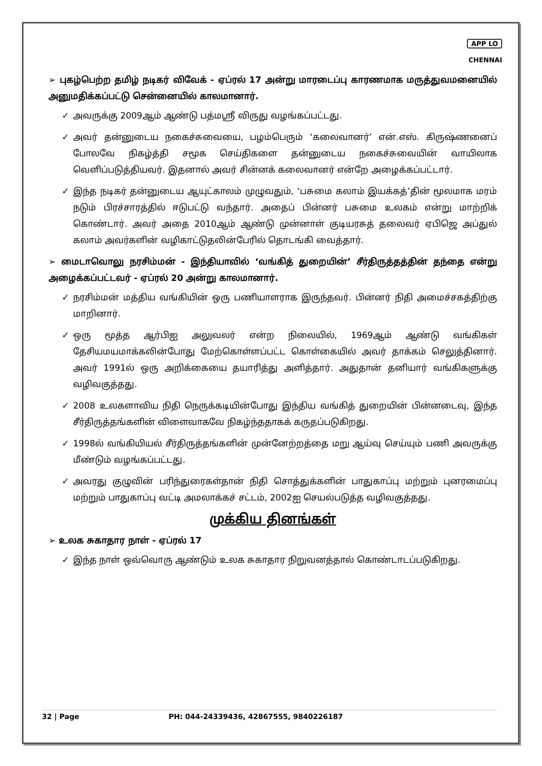APP LO
CHENNAI
➢ புகழ்பெற்ற தமிழ் நடிகர் விவேக் - ஏப்ரல் 17 அன்று மாரடைப்பு காரணமாக மருத்துவமனையில் அனுமதிக்கப்பட்டு சென்னையில் காலமானார்.
✓ அவருக்கு 2009ஆம் ஆண்டு பத்மஸ்ரீ விருது வழங்கப்பட்டது.
✓ அவர் தன்னுடைய நகைச்சுவையை, பழம்பெரும் ‘கலைவானர்’ என்.எஸ். கிருஷ்ணனைப் போலவே நிகழ்த்தி சமூக செய்திகளை தன்னுடைய நகைச்சுவையின் வாயிலாக வெளிப்படுத்தியவர். இதனால் அவர் சின்னக் கலைவானர் என்றே அழைக்கப்பட்டார்.
✓ இந்த நடிகர் தன்னுடைய ஆயுட்காலம் முழுவதும், ‘பசுமை கலாம் இயக்கத்’தின் மூலமாக மரம் நடும் பிரச்சாரத்தில் ஈடுபட்டு வந்தார். அதைப் பின்னர் பசுமை உலகம் என்று மாற்றிக் கொண்டார். அவர் அதை 2010ஆம் ஆண்டு முன்னாள் குடியரசுத் தலைவர் ஏபிஜெ அப்துல் கலாம் அவர்களின் வழிகாட்டுதலின்பேரில் தொடங்கி வைத்தார்.
➢ மைடாவொலு நரசிம்மன் - இந்தியாவில் ‘வங்கித் துறையின்’ சீர்திருத்தத்தின் தந்தை என்று அழைக்கப்பட்டவர் - ஏப்ரல் 20 அன்று காலமானார்.
✓ நரசிம்மன் மத்திய வங்கியின் ஒரு பணியாளராக இருந்தவர். பின்னர் நிதி அமைச்சகத்திற்கு மாறினார்.
✓ ஒரு மூத்த ஆர்பிஐ அலுவலர் என்ற நிலையில், 1969ஆம் ஆண்டு வங்கிகள் தேசியமயமாக்கலின்போது மேற்கொள்ளப்பட்ட கொள்கையில் அவர் தாக்கம் செலுத்தினார். அவர் 1991ல் ஒரு அறிக்கையை தயாரித்து அளித்தார். அதுதான் தனியார் வங்கிகளுக்கு வழிவகுத்தது.
✓ 2008 உலகளாவிய நிதி நெருக்கடியின்போது இந்திய வங்கித் துறையின் பின்னடைவு, இந்த சீர்திருத்தங்களின் விளைவாகவே நிகழ்ந்ததாகக் கருதப்படுகிறது.
✓ 1998ல் வங்கியியல் சீர்திருத்தங்களின் முன்னேற்றத்தை மறு ஆய்வு செய்யும் பணி அவருக்கு மீண்டும் வழங்கப்பட்டது.
✓ அவரது குழுவின் பரிந்துரைகள்தான் நிதி சொத்துக்களின் பாதுகாப்பு மற்றும் புனரமைப்பு மற்றும் பாதுகாப்பு வட்டி அமலாக்கச் சட்டம், 2002ஐ செயல்படுத்த வழிவகுத்தது.
முக்கிய தினங்கள்
➢ உலக சுகாதார நாள் - ஏப்ரல் 17
✓ இந்த நாள் ஒவ்வொரு ஆண்டும் உலக சுகாதார நிறுவனத்தால் கொண்டாடப்படுகிறது.
32 | Page PH: 044-24339436, 42867555, 9840226187